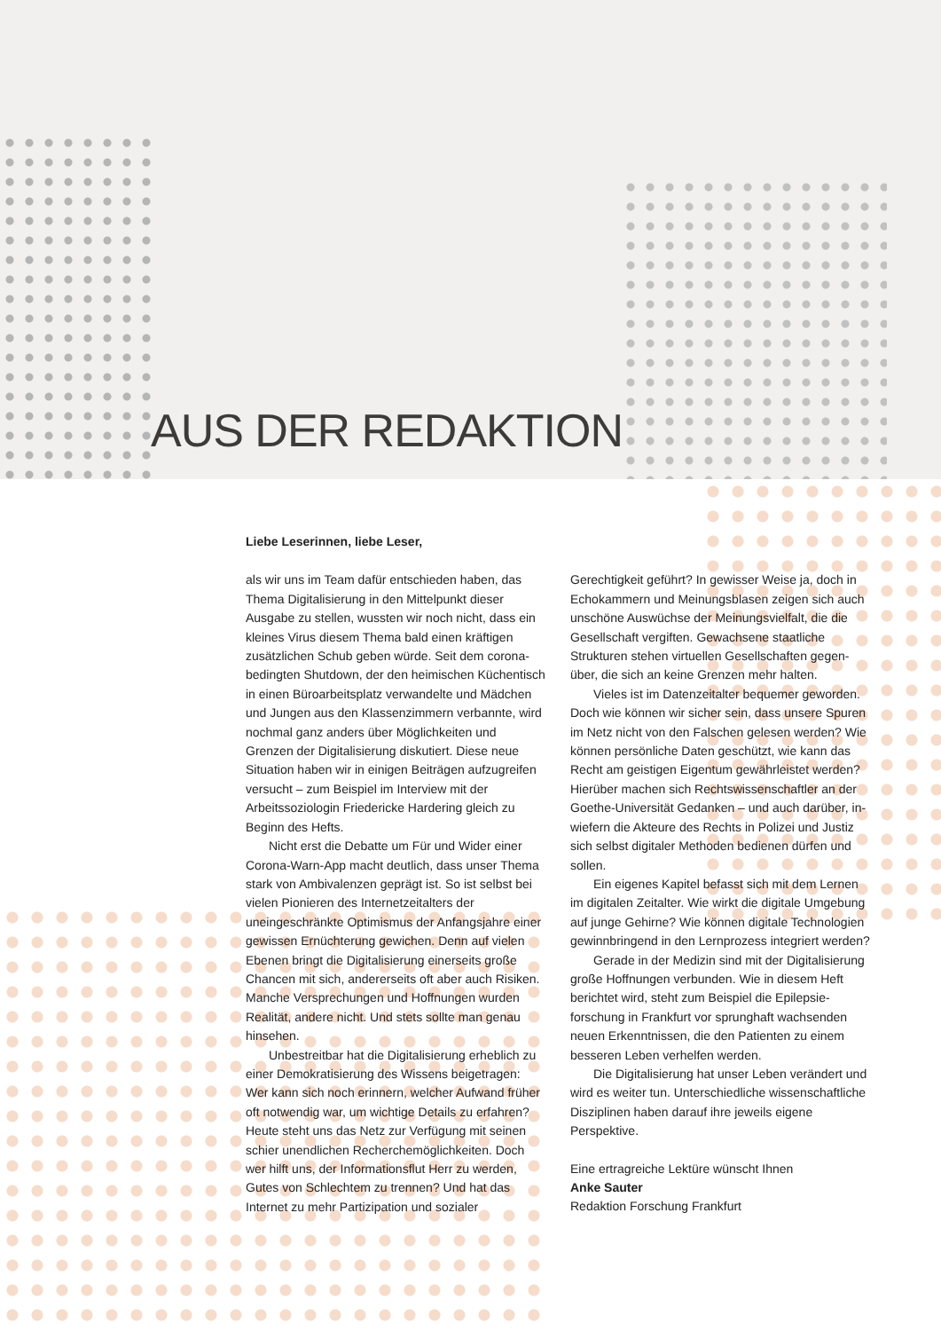AUS DER REDAKTION
Liebe Leserinnen, liebe Leser,
als wir uns im Team dafür entschieden haben, das Thema Digitalisierung in den Mittelpunkt dieser Ausgabe zu stellen, wussten wir noch nicht, dass ein kleines Virus diesem Thema bald einen kräftigen zusätzlichen Schub geben würde. Seit dem corona­bedingten Shutdown, der den heimischen Küchen­tisch in einen Büroarbeitsplatz verwandelte und Mädchen und Jungen aus den Klassenzimmern verbannte, wird nochmal ganz anders über Möglich­keiten und Grenzen der Digitalisierung diskutiert. Diese neue Situation haben wir in einigen Beiträgen aufzugreifen versucht – zum Beispiel im Interview mit der Arbeitssoziologin Friedericke Hardering gleich zu Beginn des Hefts.
Nicht erst die Debatte um Für und Wider einer Corona-Warn-App macht deutlich, dass unser Thema stark von Ambivalenzen geprägt ist. So ist selbst bei vielen Pionieren des Internetzeitalters der uneingeschränkte Optimismus der Anfangsjahre einer gewissen Ernüchterung gewichen. Denn auf vielen Ebenen bringt die Digitalisierung einerseits große Chancen mit sich, andererseits oft aber auch Risiken. Manche Versprechungen und Hoffnungen wurden Realität, andere nicht. Und stets sollte man genau hinsehen.
Unbestreitbar hat die Digitalisierung erheblich zu einer Demokratisierung des Wissens beigetragen: Wer kann sich noch erinnern, welcher Aufwand früher oft notwendig war, um wichtige Details zu erfahren? Heute steht uns das Netz zur Verfügung mit seinen schier unendlichen Recherchemöglich­keiten. Doch wer hilft uns, der Informationsflut Herr zu werden, Gutes von Schlechtem zu trennen? Und hat das Internet zu mehr Partizipation und sozialer
Gerechtigkeit geführt? In gewisser Weise ja, doch in Echokammern und Meinungsblasen zeigen sich auch unschöne Auswüchse der Meinungsvielfalt, die die Gesellschaft vergiften. Gewachsene staatliche Strukturen stehen virtuellen Gesellschaften gegen­über, die sich an keine Grenzen mehr halten.
Vieles ist im Datenzeitalter bequemer geworden. Doch wie können wir sicher sein, dass unsere Spuren im Netz nicht von den Falschen gelesen werden? Wie können persönliche Daten geschützt, wie kann das Recht am geistigen Eigentum gewährleistet werden? Hierüber machen sich Rechtswissenschaftler an der Goethe-Universität Gedanken – und auch darüber, in­wiefern die Akteure des Rechts in Polizei und Justiz sich selbst digitaler Methoden bedienen dürfen und sollen.
Ein eigenes Kapitel befasst sich mit dem Lernen im digitalen Zeitalter. Wie wirkt die digitale Umgebung auf junge Gehirne? Wie können digitale Technologien gewinnbringend in den Lernprozess integriert werden?
Gerade in der Medizin sind mit der Digitalisie­rung große Hoffnungen verbunden. Wie in diesem Heft berichtet wird, steht zum Beispiel die Epilepsie­forschung in Frankfurt vor sprunghaft wachsenden neuen Erkenntnissen, die den Patienten zu einem besseren Leben verhelfen werden.
Die Digitalisierung hat unser Leben verändert und wird es weiter tun. Unterschiedliche wissen­schaftliche Disziplinen haben darauf ihre jeweils eigene Perspektive.
Eine ertragreiche Lektüre wünscht Ihnen
Anke Sauter
Redaktion Forschung Frankfurt